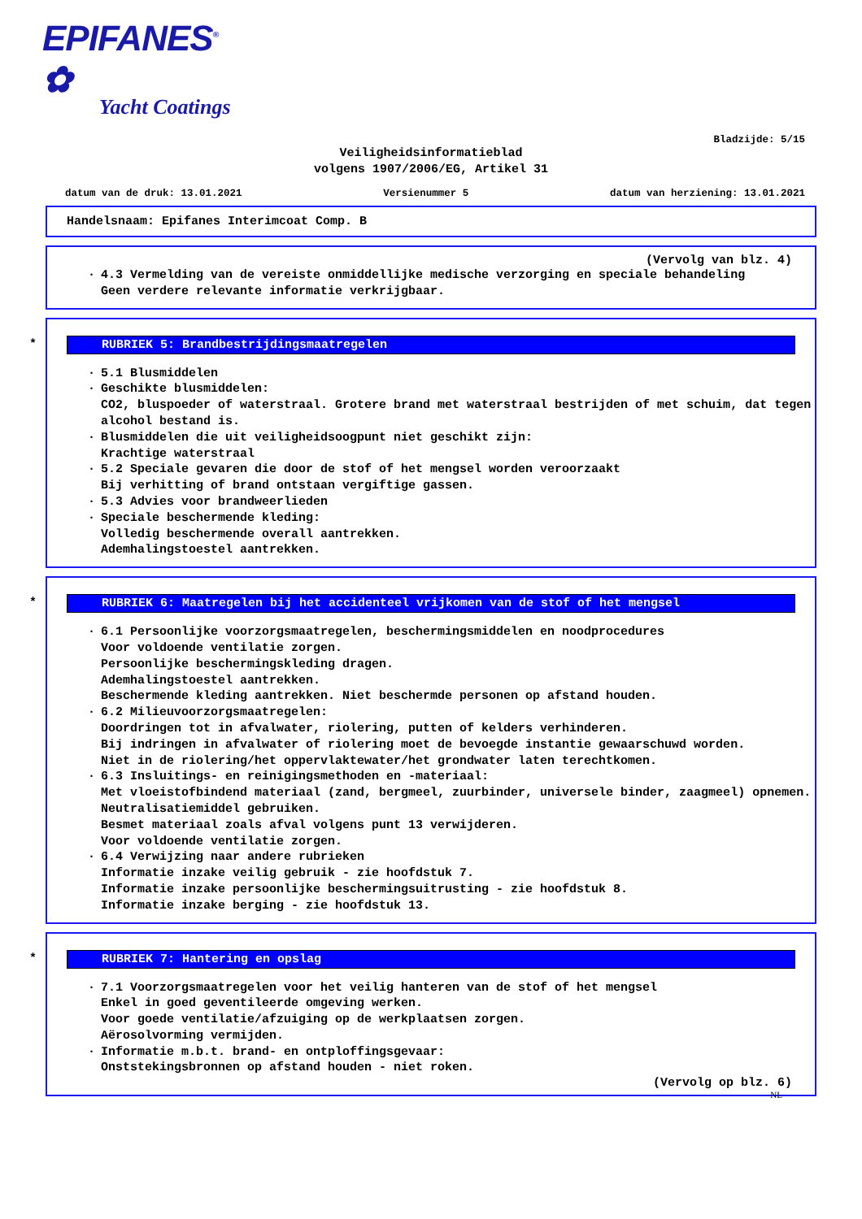EPIFANES<sup>®</sup> ✿
Yacht Coatings
Bladzijde: 5/15
Veiligheidsinformatieblad
volgens 1907/2006/EG, Artikel 31
datum van de druk: 13.01.2021 Versienummer 5 datum van herziening: 13.01.2021
Handelsnaam: Epifanes Interimcoat Comp. B
(Vervolg van blz. 4)
· 4.3 Vermelding van de vereiste onmiddellijke medische verzorging en speciale behandeling
Geen verdere relevante informatie verkrijgbaar.
*
RUBRIEK 5: Brandbestrijdingsmaatregelen
· 5.1 Blusmiddelen
· Geschikte blusmiddelen:
CO2, bluspoeder of waterstraal. Grotere brand met waterstraal bestrijden of met schuim, dat tegen alcohol bestand is.
· Blusmiddelen die uit veiligheidsoogpunt niet geschikt zijn:
Krachtige waterstraal
· 5.2 Speciale gevaren die door de stof of het mengsel worden veroorzaakt
Bij verhitting of brand ontstaan vergiftige gassen.
· 5.3 Advies voor brandweerlieden
· Speciale beschermende kleding:
Volledig beschermende overall aantrekken.
Ademhalingstoestel aantrekken.
*
RUBRIEK 6: Maatregelen bij het accidenteel vrijkomen van de stof of het mengsel
· 6.1 Persoonlijke voorzorgsmaatregelen, beschermingsmiddelen en noodprocedures
Voor voldoende ventilatie zorgen.
Persoonlijke beschermingskleding dragen.
Ademhalingstoestel aantrekken.
Beschermende kleding aantrekken. Niet beschermde personen op afstand houden.
· 6.2 Milieuvoorzorgsmaatregelen:
Doordringen tot in afvalwater, riolering, putten of kelders verhinderen.
Bij indringen in afvalwater of riolering moet de bevoegde instantie gewaarschuwd worden.
Niet in de riolering/het oppervlaktewater/het grondwater laten terechtkomen.
· 6.3 Insluitings- en reinigingsmethoden en -materiaal:
Met vloeistofbindend materiaal (zand, bergmeel, zuurbinder, universele binder, zaagmeel) opnemen.
Neutralisatiemiddel gebruiken.
Besmet materiaal zoals afval volgens punt 13 verwijderen.
Voor voldoende ventilatie zorgen.
· 6.4 Verwijzing naar andere rubrieken
Informatie inzake veilig gebruik - zie hoofdstuk 7.
Informatie inzake persoonlijke beschermingsuitrusting - zie hoofdstuk 8.
Informatie inzake berging - zie hoofdstuk 13.
*
RUBRIEK 7: Hantering en opslag
· 7.1 Voorzorgsmaatregelen voor het veilig hanteren van de stof of het mengsel
Enkel in goed geventileerde omgeving werken.
Voor goede ventilatie/afzuiging op de werkplaatsen zorgen.
Aërosolvorming vermijden.
· Informatie m.b.t. brand- en ontploffingsgevaar:
Onststekingsbronnen op afstand houden - niet roken.
(Vervolg op blz. 6)
NL